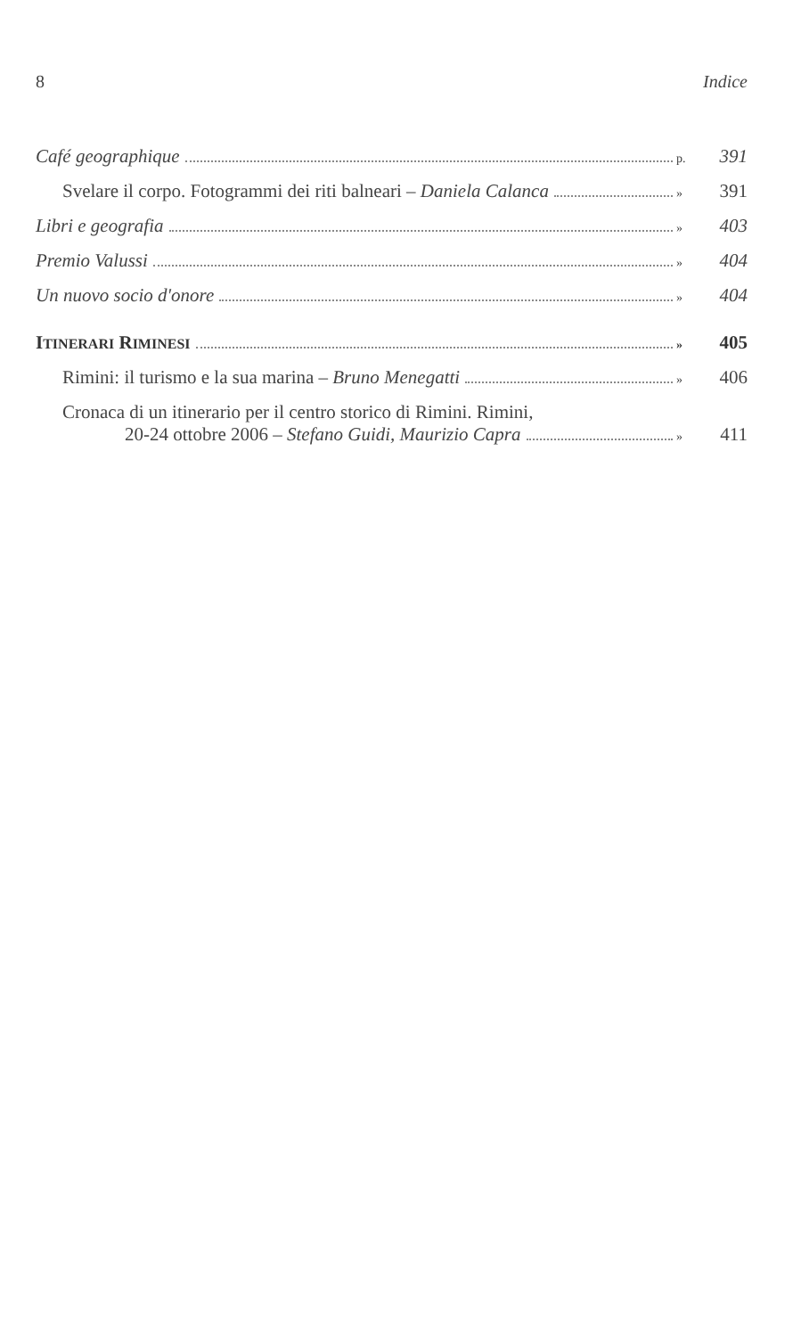8 Indice
Café geographique p. 391
Svelare il corpo. Fotogrammi dei riti balneari – Daniela Calanca » 391
Libri e geografia » 403
Premio Valussi » 404
Un nuovo socio d'onore » 404
ITINERARI RIMINESI » 405
Rimini: il turismo e la sua marina – Bruno Menegatti » 406
Cronaca di un itinerario per il centro storico di Rimini. Rimini,
20-24 ottobre 2006 – Stefano Guidi, Maurizio Capra » 411